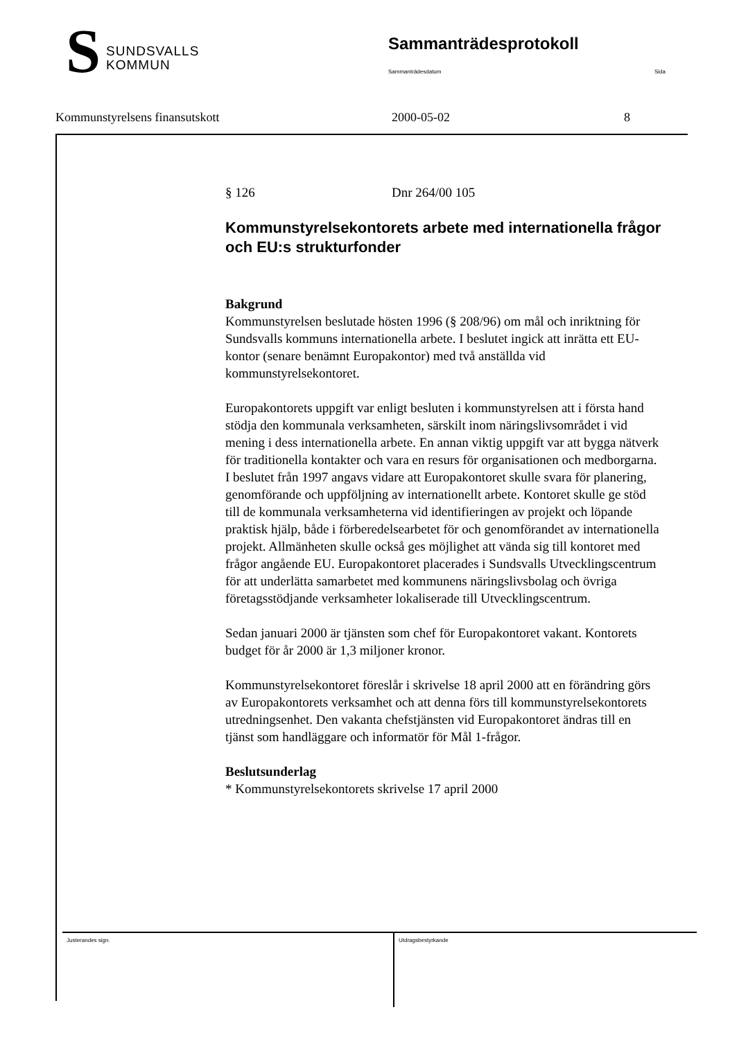S
SUNDSVALLS
KOMMUN
Sammanträdesprotokoll
Sammanträdesdatum Sida
Kommunstyrelsens finansutskott 2000-05-02 8
§ 126 Dnr 264/00 105
Kommunstyrelsekontorets arbete med internationella frågor och EU:s strukturfonder
Bakgrund
Kommunstyrelsen beslutade hösten 1996 (§ 208/96) om mål och inriktning för Sundsvalls kommuns internationella arbete. I beslutet ingick att inrätta ett EU-kontor (senare benämnt Europakontor) med två anställda vid kommunstyrelsekontoret.
Europakontorets uppgift var enligt besluten i kommunstyrelsen att i första hand stödja den kommunala verksamheten, särskilt inom näringslivsområdet i vid mening i dess internationella arbete. En annan viktig uppgift var att bygga nätverk för traditionella kontakter och vara en resurs för organisationen och medborgarna. I beslutet från 1997 angavs vidare att Europakontoret skulle svara för planering, genomförande och uppföljning av internationellt arbete. Kontoret skulle ge stöd till de kommunala verksamheterna vid identifieringen av projekt och löpande praktisk hjälp, både i förberedelsearbetet för och genomförandet av internationella projekt. Allmänheten skulle också ges möjlighet att vända sig till kontoret med frågor angående EU. Europakontoret placerades i Sundsvalls Utvecklingscentrum för att underlätta samarbetet med kommunens näringslivsbolag och övriga företagsstödjande verksamheter lokaliserade till Utvecklingscentrum.
Sedan januari 2000 är tjänsten som chef för Europakontoret vakant. Kontorets budget för år 2000 är 1,3 miljoner kronor.
Kommunstyrelsekontoret föreslår i skrivelse 18 april 2000 att en förändring görs av Europakontorets verksamhet och att denna förs till kommunstyrelsekontorets utredningsenhet. Den vakanta chefstjänsten vid Europakontoret ändras till en tjänst som handläggare och informatör för Mål 1-frågor.
Beslutsunderlag
* Kommunstyrelsekontorets skrivelse 17 april 2000
Justerandes sign. Utdragsbestyrkande